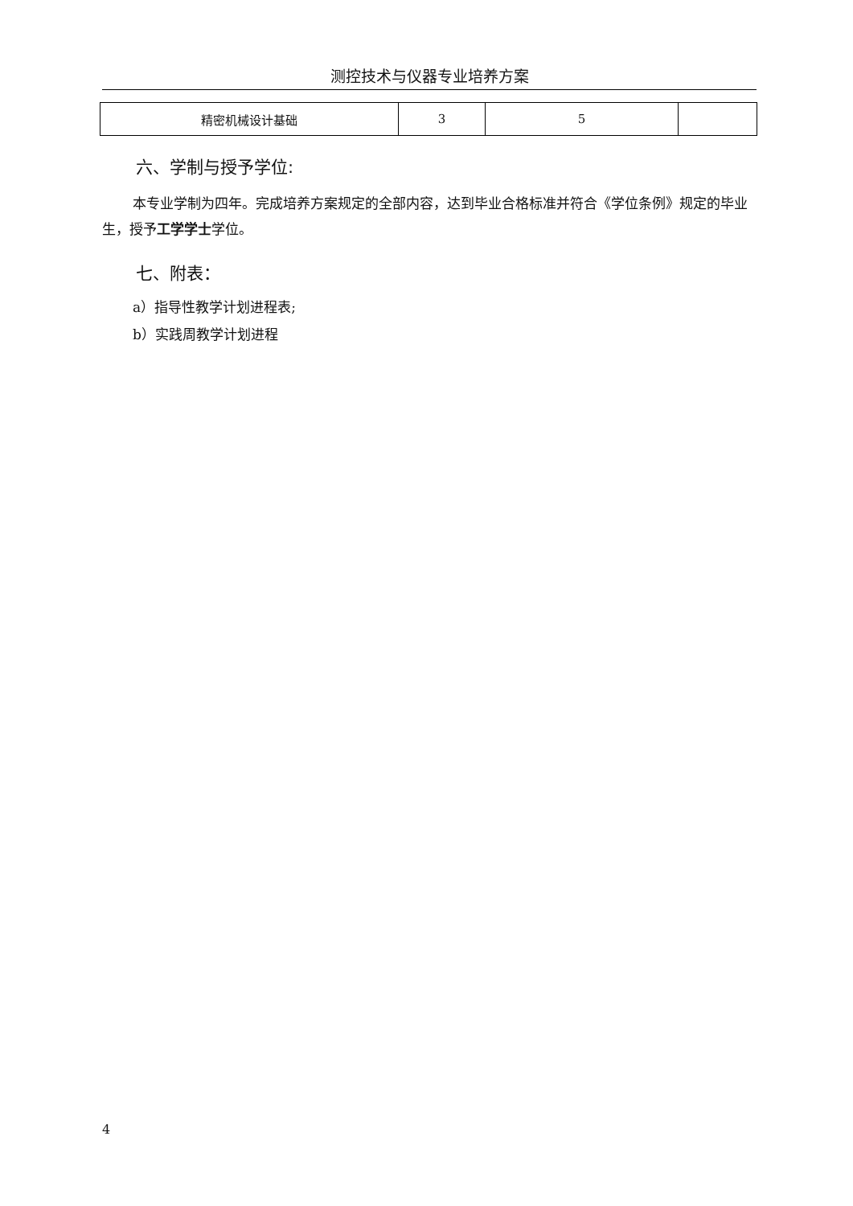测控技术与仪器专业培养方案
| 精密机械设计基础 | 3 | 5 | |
六、学制与授予学位:
本专业学制为四年。完成培养方案规定的全部内容，达到毕业合格标准并符合《学位条例》规定的毕业生，授予工学学士学位。
七、附表：
a）指导性教学计划进程表;
b）实践周教学计划进程
4